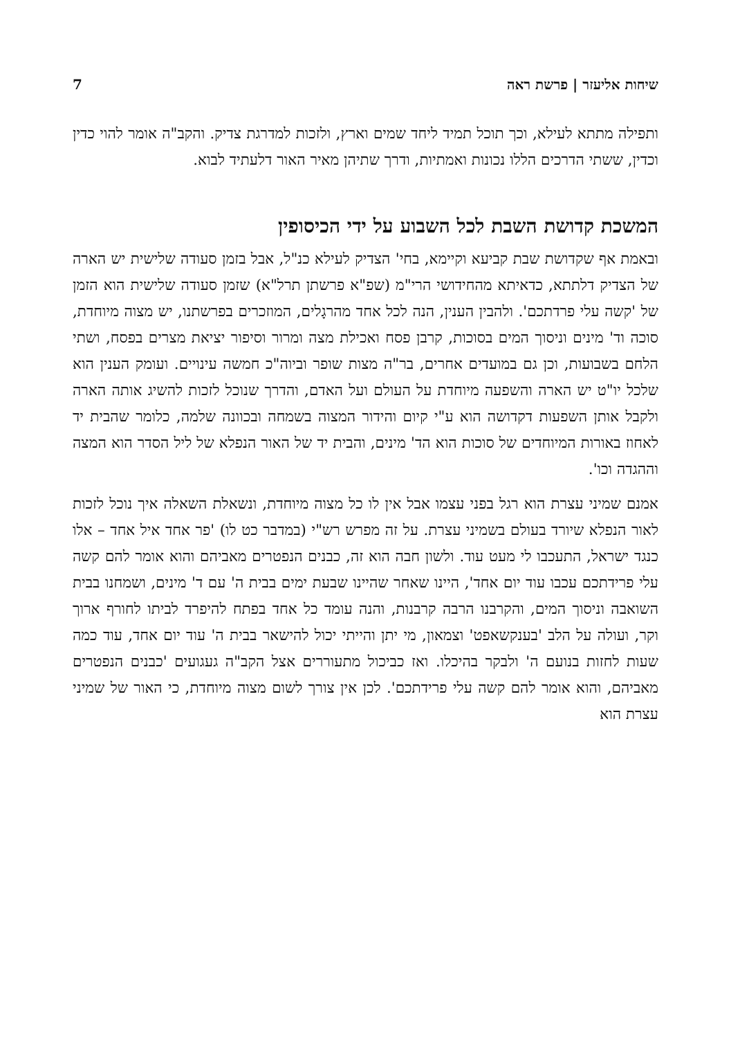שיחות אליעזר | פרשת ראה 7
ותפילה מתתא לעילא, וכך תוכל תמיד ליחד שמים וארץ, ולזכות למדרגת צדיק. והקב"ה אומר להוי כדין וכדין, ששתי הדרכים הללו נכונות ואמתיות, ודרך שתיהן מאיר האור דלעתיד לבוא.
המשכת קדושת השבת לכל השבוע על ידי הכיסופין
ובאמת אף שקדושת שבת קביעא וקיימא, בחי' הצדיק לעילא כנ"ל, אבל בזמן סעודה שלישית יש הארה של הצדיק דלתתא, כדאיתא מהחידושי הרי"מ (שפ"א פרשתן תרל"א) שזמן סעודה שלישית הוא הזמן של 'קשה עלי פרדתכם'. ולהבין הענין, הנה לכל אחד מהרגָלים, המוזכרים בפרשתנו, יש מצוה מיוחדת, סוכה וד' מינים וניסוך המים בסוכות, קרבן פסח ואכילת מצה ומרור וסיפור יציאת מצרים בפסח, ושתי הלחם בשבועות, וכן גם במועדים אחרים, בר"ה מצות שופר וביוה"כ חמשה עינויים. ועומק הענין הוא שלכל יו"ט יש הארה והשפעה מיוחדת על העולם ועל האדם, והדרך שנוכל לזכות להשיג אותה הארה ולקבל אותן השפעות דקדושה הוא ע"י קיום והידור המצוה בשמחה ובכוונה שלמה, כלומר שהבית יד לאחוז באורות המיוחדים של סוכות הוא הד' מינים, והבית יד של האור הנפלא של ליל הסדר הוא המצה וההגדה וכו'.
אמנם שמיני עצרת הוא רגל בפני עצמו אבל אין לו כל מצוה מיוחדת, ונשאלת השאלה איך נוכל לזכות לאור הנפלא שיורד בעולם בשמיני עצרת. על זה מפרש רש"י (במדבר כט לו) 'פר אחד איל אחד – אלו כנגד ישראל, התעכבו לי מעט עוד. ולשון חבה הוא זה, כבנים הנפטרים מאביהם והוא אומר להם קשה עלי פרידתכם עכבו עוד יום אחד', היינו שאחר שהיינו שבעת ימים בבית ה' עם ד' מינים, ושמחנו בבית השואבה וניסוך המים, והקרבנו הרבה קרבנות, והנה עומד כל אחד בפתח להיפרד לביתו לחורף ארוך וקר, ועולה על הלב 'בענקשאפט' וצמאון, מי יתן והייתי יכול להישאר בבית ה' עוד יום אחד, עוד כמה שעות לחזות בנועם ה' ולבקר בהיכלו. ואז כביכול מתעוררים אצל הקב"ה געגועים 'כבנים הנפטרים מאביהם, והוא אומר להם קשה עלי פרידתכם'. לכן אין צורך לשום מצוה מיוחדת, כי האור של שמיני עצרת הוא